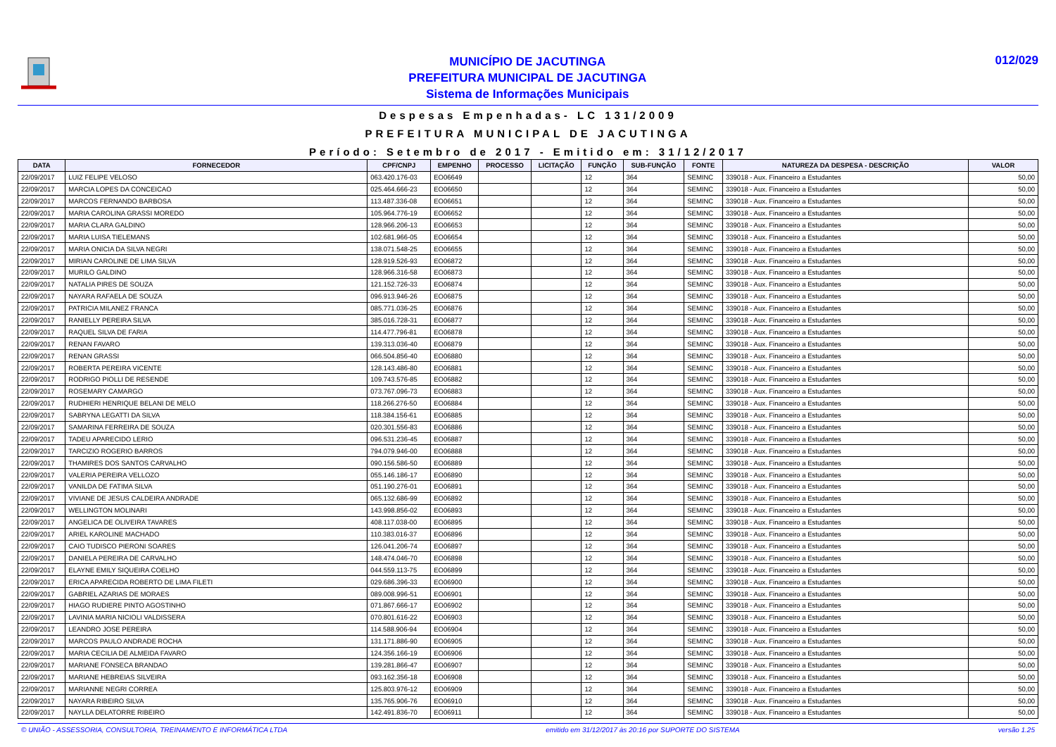MUNICÍPIO DE JACUTINGA
PREFEITURA MUNICIPAL DE JACUTINGA
Sistema de Informações Municipais
012/029
Despesas Empenhadas- LC 131/2009
PREFEITURA MUNICIPAL DE JACUTINGA
Período: Setembro de 2017 - Emitido em: 31/12/2017
| DATA | FORNECEDOR | CPF/CNPJ | EMPENHO | PROCESSO | LICITAÇÃO | FUNÇÃO | SUB-FUNÇÃO | FONTE | NATUREZA DA DESPESA - DESCRIÇÃO | VALOR |
| --- | --- | --- | --- | --- | --- | --- | --- | --- | --- | --- |
| 22/09/2017 | LUIZ FELIPE VELOSO | 063.420.176-03 | EO06649 | | | 12 | 364 | SEMINC | 339018 - Aux. Financeiro a Estudantes | 50,00 |
| 22/09/2017 | MARCIA LOPES DA CONCEICAO | 025.464.666-23 | EO06650 | | | 12 | 364 | SEMINC | 339018 - Aux. Financeiro a Estudantes | 50,00 |
| 22/09/2017 | MARCOS FERNANDO BARBOSA | 113.487.336-08 | EO06651 | | | 12 | 364 | SEMINC | 339018 - Aux. Financeiro a Estudantes | 50,00 |
| 22/09/2017 | MARIA CAROLINA GRASSI MOREDO | 105.964.776-19 | EO06652 | | | 12 | 364 | SEMINC | 339018 - Aux. Financeiro a Estudantes | 50,00 |
| 22/09/2017 | MARIA CLARA GALDINO | 128.966.206-13 | EO06653 | | | 12 | 364 | SEMINC | 339018 - Aux. Financeiro a Estudantes | 50,00 |
| 22/09/2017 | MARIA LUISA TIELEMANS | 102.681.966-05 | EO06654 | | | 12 | 364 | SEMINC | 339018 - Aux. Financeiro a Estudantes | 50,00 |
| 22/09/2017 | MARIA ONICIA DA SILVA NEGRI | 138.071.548-25 | EO06655 | | | 12 | 364 | SEMINC | 339018 - Aux. Financeiro a Estudantes | 50,00 |
| 22/09/2017 | MIRIAN CAROLINE DE LIMA SILVA | 128.919.526-93 | EO06872 | | | 12 | 364 | SEMINC | 339018 - Aux. Financeiro a Estudantes | 50,00 |
| 22/09/2017 | MURILO GALDINO | 128.966.316-58 | EO06873 | | | 12 | 364 | SEMINC | 339018 - Aux. Financeiro a Estudantes | 50,00 |
| 22/09/2017 | NATALIA PIRES DE SOUZA | 121.152.726-33 | EO06874 | | | 12 | 364 | SEMINC | 339018 - Aux. Financeiro a Estudantes | 50,00 |
| 22/09/2017 | NAYARA RAFAELA DE SOUZA | 096.913.946-26 | EO06875 | | | 12 | 364 | SEMINC | 339018 - Aux. Financeiro a Estudantes | 50,00 |
| 22/09/2017 | PATRICIA MILANEZ FRANCA | 085.771.036-25 | EO06876 | | | 12 | 364 | SEMINC | 339018 - Aux. Financeiro a Estudantes | 50,00 |
| 22/09/2017 | RANIELLY PEREIRA SILVA | 385.016.728-31 | EO06877 | | | 12 | 364 | SEMINC | 339018 - Aux. Financeiro a Estudantes | 50,00 |
| 22/09/2017 | RAQUEL SILVA DE FARIA | 114.477.796-81 | EO06878 | | | 12 | 364 | SEMINC | 339018 - Aux. Financeiro a Estudantes | 50,00 |
| 22/09/2017 | RENAN FAVARO | 139.313.036-40 | EO06879 | | | 12 | 364 | SEMINC | 339018 - Aux. Financeiro a Estudantes | 50,00 |
| 22/09/2017 | RENAN GRASSI | 066.504.856-40 | EO06880 | | | 12 | 364 | SEMINC | 339018 - Aux. Financeiro a Estudantes | 50,00 |
| 22/09/2017 | ROBERTA PEREIRA VICENTE | 128.143.486-80 | EO06881 | | | 12 | 364 | SEMINC | 339018 - Aux. Financeiro a Estudantes | 50,00 |
| 22/09/2017 | RODRIGO PIOLLI DE RESENDE | 109.743.576-85 | EO06882 | | | 12 | 364 | SEMINC | 339018 - Aux. Financeiro a Estudantes | 50,00 |
| 22/09/2017 | ROSEMARY CAMARGO | 073.767.096-73 | EO06883 | | | 12 | 364 | SEMINC | 339018 - Aux. Financeiro a Estudantes | 50,00 |
| 22/09/2017 | RUDHIERI HENRIQUE BELANI DE MELO | 118.266.276-50 | EO06884 | | | 12 | 364 | SEMINC | 339018 - Aux. Financeiro a Estudantes | 50,00 |
| 22/09/2017 | SABRYNA LEGATTI DA SILVA | 118.384.156-61 | EO06885 | | | 12 | 364 | SEMINC | 339018 - Aux. Financeiro a Estudantes | 50,00 |
| 22/09/2017 | SAMARINA FERREIRA DE SOUZA | 020.301.556-83 | EO06886 | | | 12 | 364 | SEMINC | 339018 - Aux. Financeiro a Estudantes | 50,00 |
| 22/09/2017 | TADEU APARECIDO LERIO | 096.531.236-45 | EO06887 | | | 12 | 364 | SEMINC | 339018 - Aux. Financeiro a Estudantes | 50,00 |
| 22/09/2017 | TARCIZIO ROGERIO BARROS | 794.079.946-00 | EO06888 | | | 12 | 364 | SEMINC | 339018 - Aux. Financeiro a Estudantes | 50,00 |
| 22/09/2017 | THAMIRES DOS SANTOS CARVALHO | 090.156.586-50 | EO06889 | | | 12 | 364 | SEMINC | 339018 - Aux. Financeiro a Estudantes | 50,00 |
| 22/09/2017 | VALERIA PEREIRA VELLOZO | 055.146.186-17 | EO06890 | | | 12 | 364 | SEMINC | 339018 - Aux. Financeiro a Estudantes | 50,00 |
| 22/09/2017 | VANILDA DE FATIMA SILVA | 051.190.276-01 | EO06891 | | | 12 | 364 | SEMINC | 339018 - Aux. Financeiro a Estudantes | 50,00 |
| 22/09/2017 | VIVIANE DE JESUS CALDEIRA ANDRADE | 065.132.686-99 | EO06892 | | | 12 | 364 | SEMINC | 339018 - Aux. Financeiro a Estudantes | 50,00 |
| 22/09/2017 | WELLINGTON MOLINARI | 143.998.856-02 | EO06893 | | | 12 | 364 | SEMINC | 339018 - Aux. Financeiro a Estudantes | 50,00 |
| 22/09/2017 | ANGELICA DE OLIVEIRA TAVARES | 408.117.038-00 | EO06895 | | | 12 | 364 | SEMINC | 339018 - Aux. Financeiro a Estudantes | 50,00 |
| 22/09/2017 | ARIEL KAROLINE MACHADO | 110.383.016-37 | EO06896 | | | 12 | 364 | SEMINC | 339018 - Aux. Financeiro a Estudantes | 50,00 |
| 22/09/2017 | CAIO TUDISCO PIERONI SOARES | 126.041.206-74 | EO06897 | | | 12 | 364 | SEMINC | 339018 - Aux. Financeiro a Estudantes | 50,00 |
| 22/09/2017 | DANIELA PEREIRA DE CARVALHO | 148.474.046-70 | EO06898 | | | 12 | 364 | SEMINC | 339018 - Aux. Financeiro a Estudantes | 50,00 |
| 22/09/2017 | ELAYNE EMILY SIQUEIRA COELHO | 044.559.113-75 | EO06899 | | | 12 | 364 | SEMINC | 339018 - Aux. Financeiro a Estudantes | 50,00 |
| 22/09/2017 | ERICA APARECIDA ROBERTO DE LIMA FILETI | 029.686.396-33 | EO06900 | | | 12 | 364 | SEMINC | 339018 - Aux. Financeiro a Estudantes | 50,00 |
| 22/09/2017 | GABRIEL AZARIAS DE MORAES | 089.008.996-51 | EO06901 | | | 12 | 364 | SEMINC | 339018 - Aux. Financeiro a Estudantes | 50,00 |
| 22/09/2017 | HIAGO RUDIERE PINTO AGOSTINHO | 071.867.666-17 | EO06902 | | | 12 | 364 | SEMINC | 339018 - Aux. Financeiro a Estudantes | 50,00 |
| 22/09/2017 | LAVINIA MARIA NICIOLI VALDISSERA | 070.801.616-22 | EO06903 | | | 12 | 364 | SEMINC | 339018 - Aux. Financeiro a Estudantes | 50,00 |
| 22/09/2017 | LEANDRO JOSE PEREIRA | 114.588.906-94 | EO06904 | | | 12 | 364 | SEMINC | 339018 - Aux. Financeiro a Estudantes | 50,00 |
| 22/09/2017 | MARCOS PAULO ANDRADE ROCHA | 131.171.886-90 | EO06905 | | | 12 | 364 | SEMINC | 339018 - Aux. Financeiro a Estudantes | 50,00 |
| 22/09/2017 | MARIA CECILIA DE ALMEIDA FAVARO | 124.356.166-19 | EO06906 | | | 12 | 364 | SEMINC | 339018 - Aux. Financeiro a Estudantes | 50,00 |
| 22/09/2017 | MARIANE FONSECA BRANDAO | 139.281.866-47 | EO06907 | | | 12 | 364 | SEMINC | 339018 - Aux. Financeiro a Estudantes | 50,00 |
| 22/09/2017 | MARIANE HEBREIAS SILVEIRA | 093.162.356-18 | EO06908 | | | 12 | 364 | SEMINC | 339018 - Aux. Financeiro a Estudantes | 50,00 |
| 22/09/2017 | MARIANNE NEGRI CORREA | 125.803.976-12 | EO06909 | | | 12 | 364 | SEMINC | 339018 - Aux. Financeiro a Estudantes | 50,00 |
| 22/09/2017 | NAYARA RIBEIRO SILVA | 135.765.906-76 | EO06910 | | | 12 | 364 | SEMINC | 339018 - Aux. Financeiro a Estudantes | 50,00 |
| 22/09/2017 | NAYLLA DELATORRE RIBEIRO | 142.491.836-70 | EO06911 | | | 12 | 364 | SEMINC | 339018 - Aux. Financeiro a Estudantes | 50,00 |
© UNIÃO - ASSESSORIA, CONSULTORIA, TREINAMENTO E INFORMÁTICA LTDA emitido em 31/12/2017 às 20:16 por SUPORTE DO SISTEMA versão 1.25